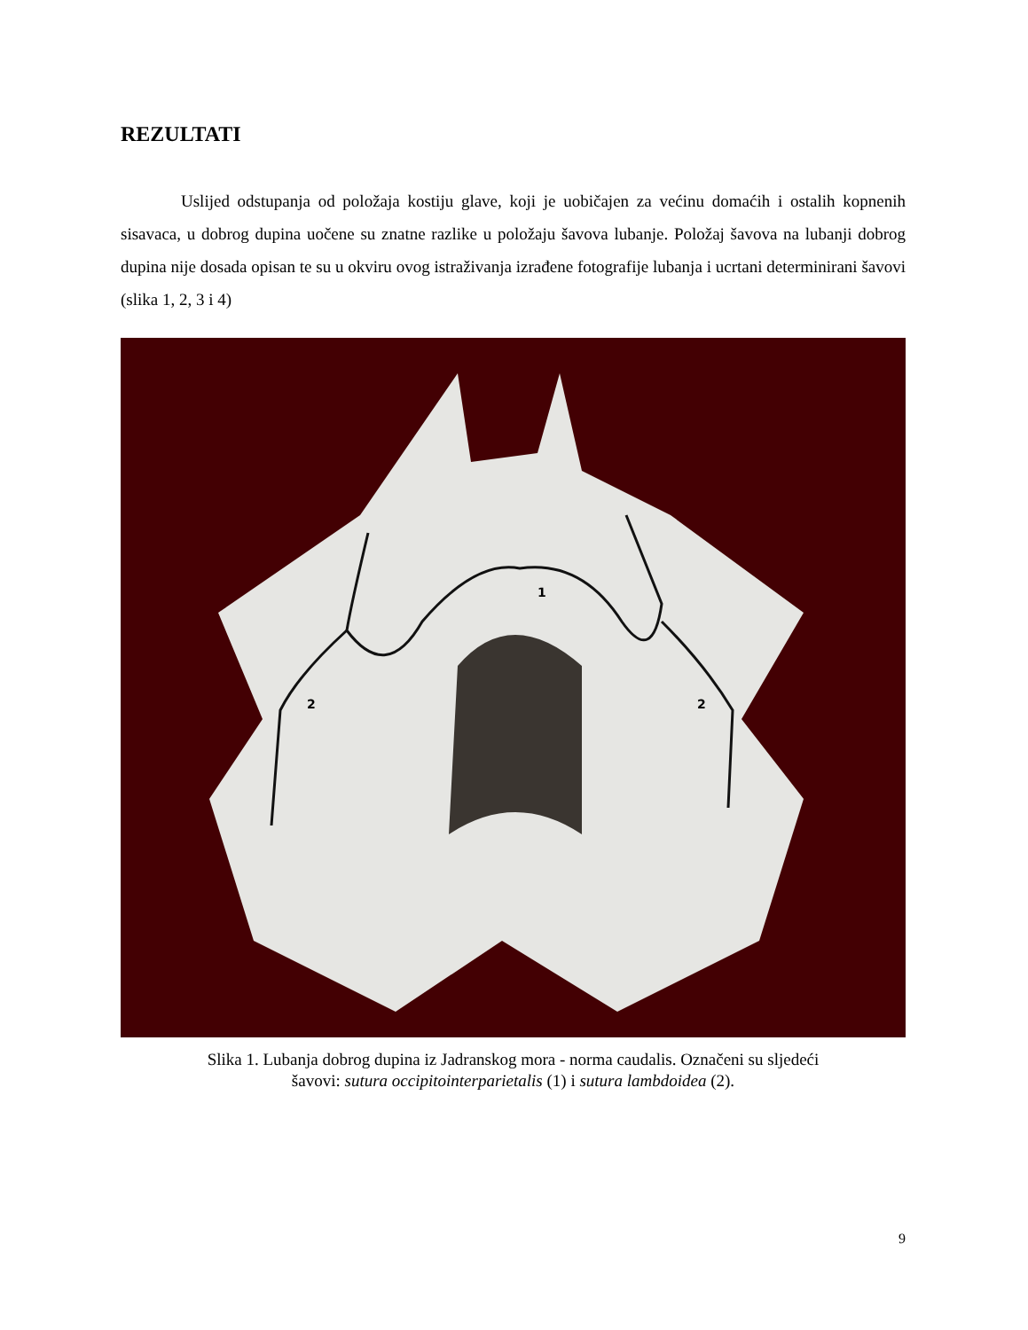REZULTATI
Uslijed odstupanja od položaja kostiju glave, koji je uobičajen za većinu domaćih i ostalih kopnenih sisavaca, u dobrog dupina uočene su znatne razlike u položaju šavova lubanje. Položaj šavova na lubanji dobrog dupina nije dosada opisan te su u okviru ovog istraživanja izrađene fotografije lubanja i ucrtani determinirani šavovi (slika 1, 2, 3 i 4)
1
2
2
Slika 1. Lubanja dobrog dupina iz Jadranskog mora - norma caudalis. Označeni su sljedeći
šavovi: sutura occipitointerparietalis (1) i sutura lambdoidea (2).
9